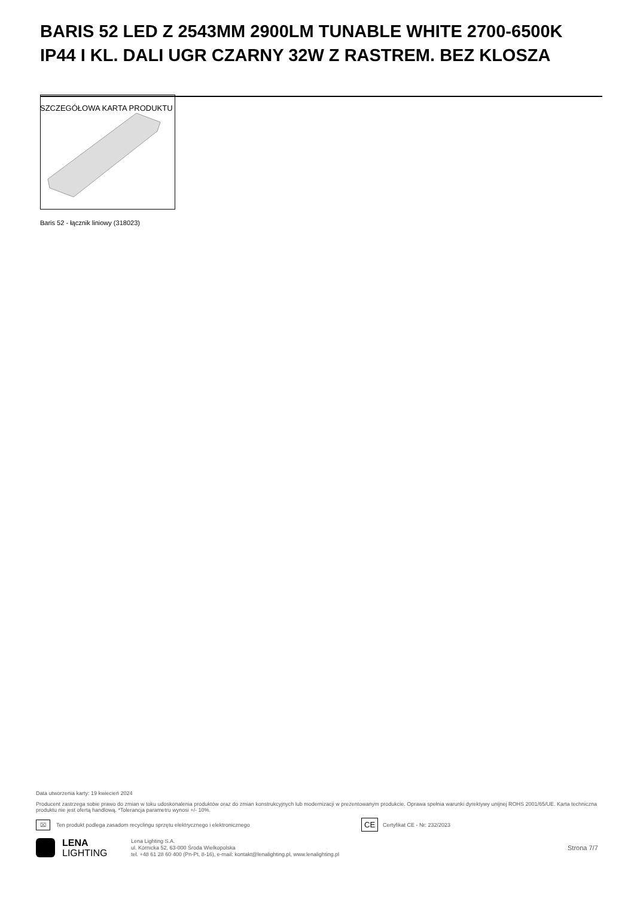BARIS 52 LED Z 2543MM 2900LM TUNABLE WHITE 2700-6500K IP44 I KL. DALI UGR CZARNY 32W Z RASTREM. BEZ KLOSZA
SZCZEGÓŁOWA KARTA PRODUKTU
Baris 52 - łącznik liniowy (318023)
Data utworzenia karty: 19 kwiecień 2024
Producent zastrzega sobie prawo do zmian w toku udoskonalenia produktów oraz do zmian konstrukcyjnych lub modernizacji w prezentowanym produkcie. Oprawa spełnia warunki dyrektywy unijnej ROHS 2001/65/UE. Karta techniczna produktu nie jest ofertą handlową. *Tolerancja parametru wynosi +/- 10%.
⌧ Ten produkt podlega zasadom recyclingu sprzętu elektrycznego i elektronicznego CE Certyfikat CE - Nr: 232/2023
LENA
LIGHTING
Lena Lighting S.A.
ul. Kórnicka 52, 63-000 Środa Wielkopolska
tel. +48 61 28 60 400 (Pn-Pt, 8-16), e-mail: kontakt@lenalighting.pl, www.lenalighting.pl Strona 7/7